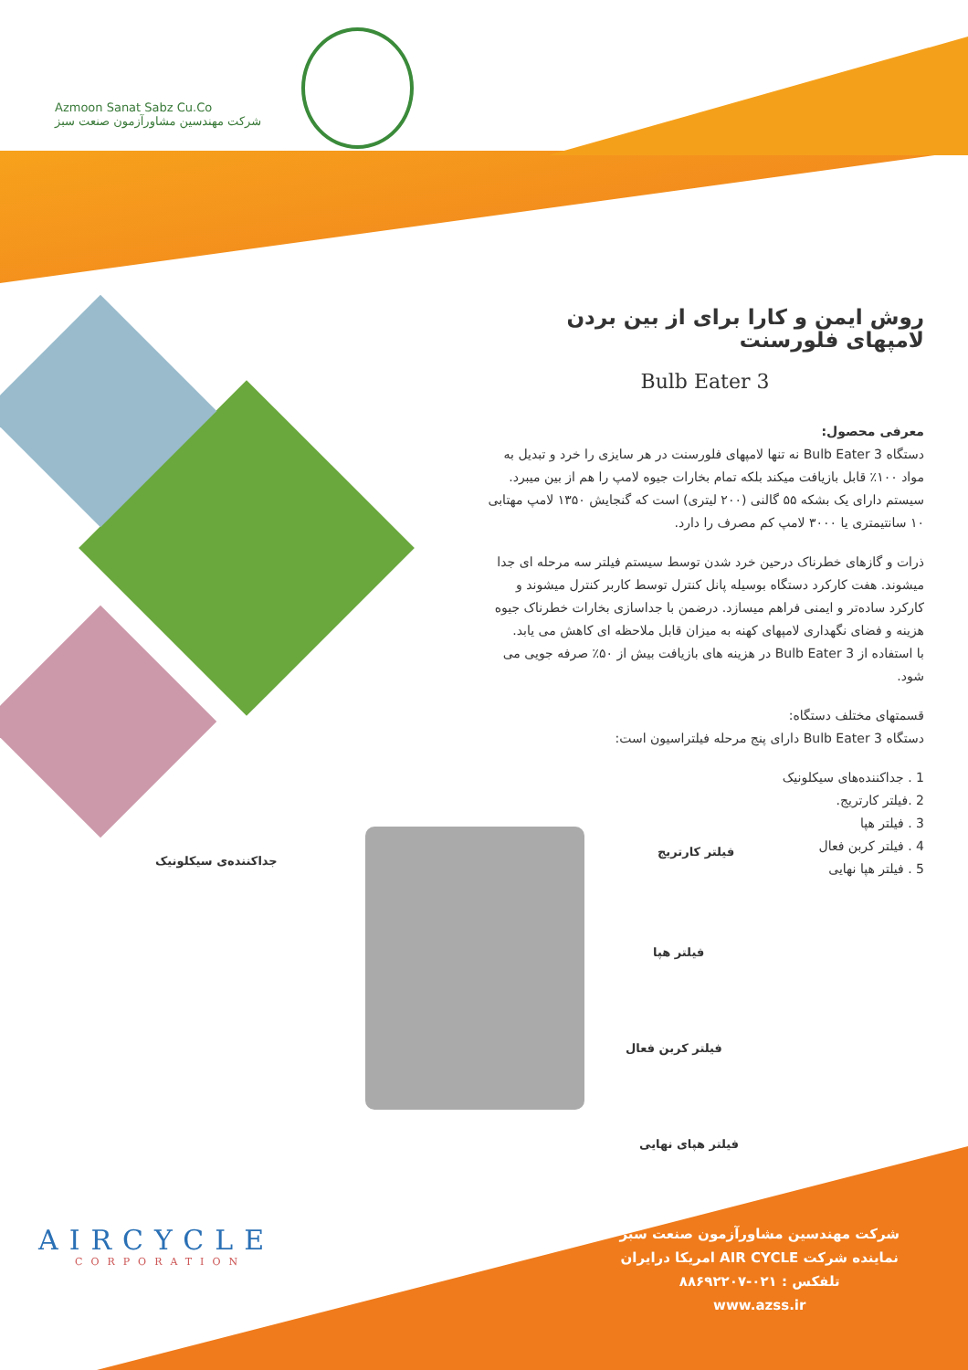Azmoon Sanat Sabz Cu.Co
شرکت مهندسین مشاورآزمون صنعت سبز
روش ایمن و کارا برای از بین بردن لامپهای فلورسنت
Bulb Eater 3
معرفی محصول:
دستگاه Bulb Eater 3 نه تنها لامپهای فلورسنت در هر سایزی را خرد و تبدیل به مواد ۱۰۰٪ قابل بازیافت میکند بلکه تمام بخارات جیوه لامپ را هم از بین میبرد. سیستم دارای یک بشکه ۵۵ گالنی (۲۰۰ لیتری) است که گنجایش ۱۳۵۰ لامپ مهتابی ۱۰ سانتیمتری یا ۳۰۰۰ لامپ کم مصرف را دارد.
ذرات و گازهای خطرناک درحین خرد شدن توسط سیستم فیلتر سه مرحله ای جدا میشوند. هفت کارکرد دستگاه بوسیله پانل کنترل توسط کاربر کنترل میشوند و کارکرد ساده‌تر و ایمنی فراهم میسازد. درضمن با جداسازی بخارات خطرناک جیوه هزینه و فضای نگهداری لامپهای کهنه به میزان قابل ملاحظه ای کاهش می یابد.
با استفاده از Bulb Eater 3 در هزینه های بازیافت بیش از ۵۰٪ صرفه جویی می شود.
قسمتهای مختلف دستگاه:
دستگاه Bulb Eater 3 دارای پنج مرحله فیلتراسیون است:
1 . جداکننده‌های سیکلونیک
2 .فیلتر کارتریج.
3 . فیلتر هپا
4 . فیلتر کربن فعال
5 . فیلتر هپا نهایی
جداکننده‌ی سیکلونیک
فیلتر کارتریج
فیلتر هپا
فیلتر کربن فعال
فیلتر هپای نهایی
AIRCYCLE
CORPORATION
شرکت مهندسین مشاورآزمون صنعت سبز
نماینده شرکت AIR CYCLE امریکا درایران
تلفکس : ۰۲۱-۸۸۶۹۲۲۰۷
www.azss.ir